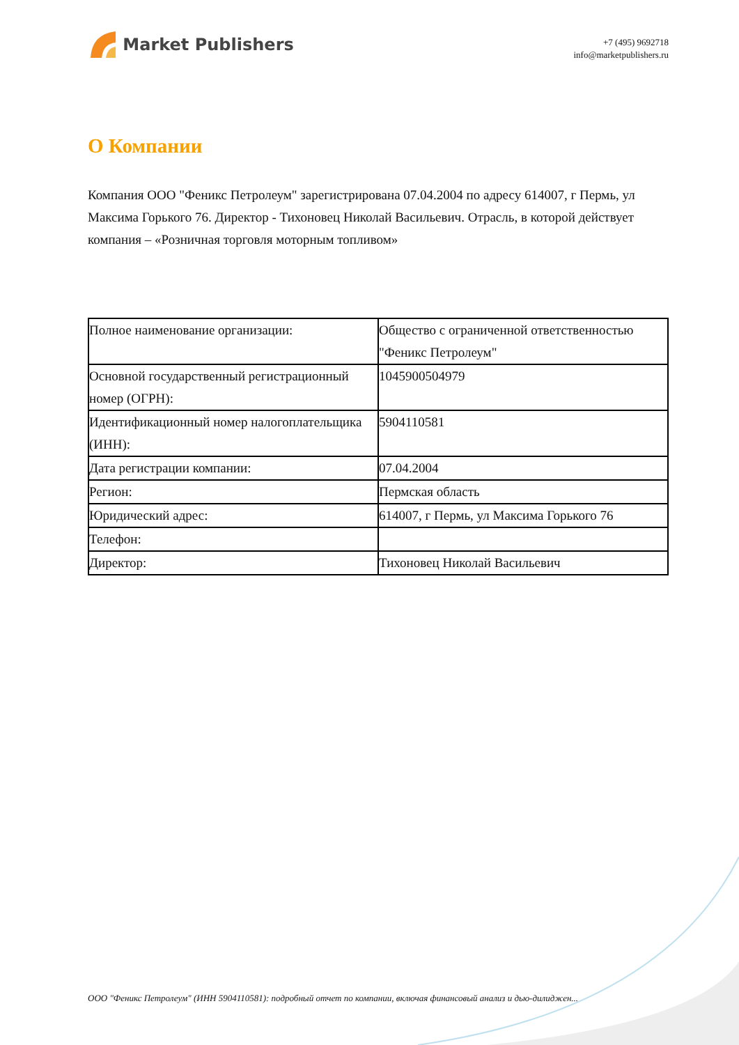Market Publishers
+7 (495) 9692718
info@marketpublishers.ru
О Компании
Компания ООО "Феникс Петролеум" зарегистрирована 07.04.2004 по адресу 614007, г Пермь, ул Максима Горького 76. Директор - Тихоновец Николай Васильевич. Отрасль, в которой действует компания – «Розничная торговля моторным топливом»
| Полное наименование организации: | Общество с ограниченной ответственностью "Феникс Петролеум" |
| Основной государственный регистрационный номер (ОГРН): | 1045900504979 |
| Идентификационный номер налогоплательщика (ИНН): | 5904110581 |
| Дата регистрации компании: | 07.04.2004 |
| Регион: | Пермская область |
| Юридический адрес: | 614007, г Пермь, ул Максима Горького 76 |
| Телефон: | |
| Директор: | Тихоновец Николай Васильевич |
ООО "Феникс Петролеум" (ИНН 5904110581): подробный отчет по компании, включая финансовый анализ и дью-дилиджен...